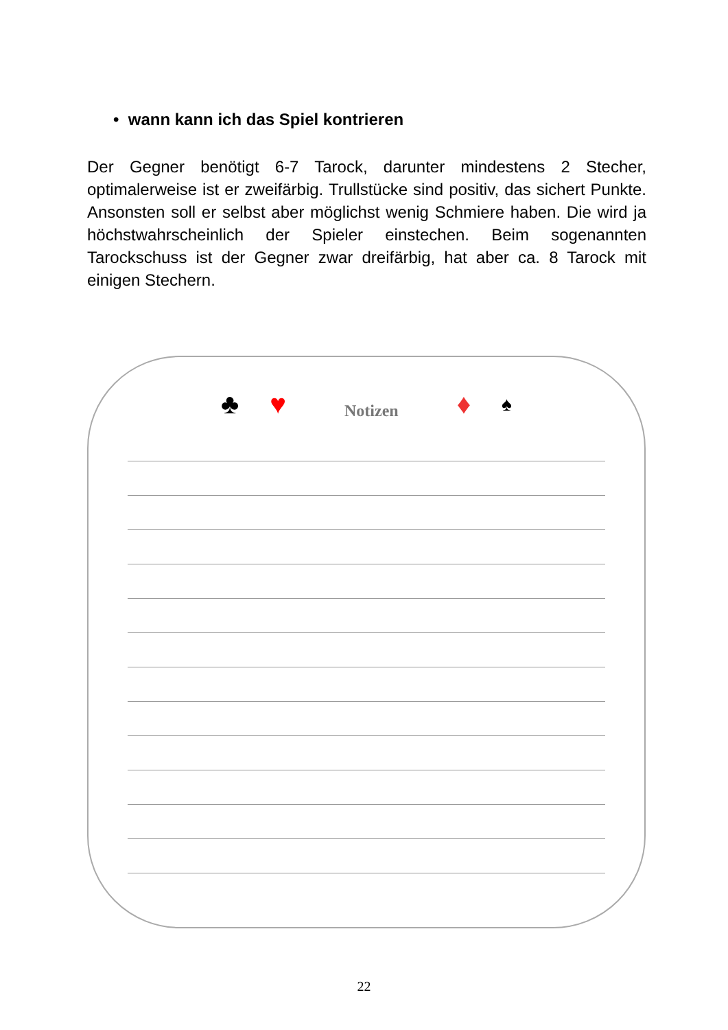• wann kann ich das Spiel kontrieren
Der Gegner benötigt 6-7 Tarock, darunter mindestens 2 Stecher, optimalerweise ist er zweifärbig. Trullstücke sind positiv, das sichert Punkte. Ansonsten soll er selbst aber möglichst wenig Schmiere haben. Die wird ja höchstwahrscheinlich der Spieler einstechen. Beim sogenannten Tarockschuss ist der Gegner zwar dreifärbig, hat aber ca. 8 Tarock mit einigen Stechern.
♣ ♥ Notizen ♦ ♠
22